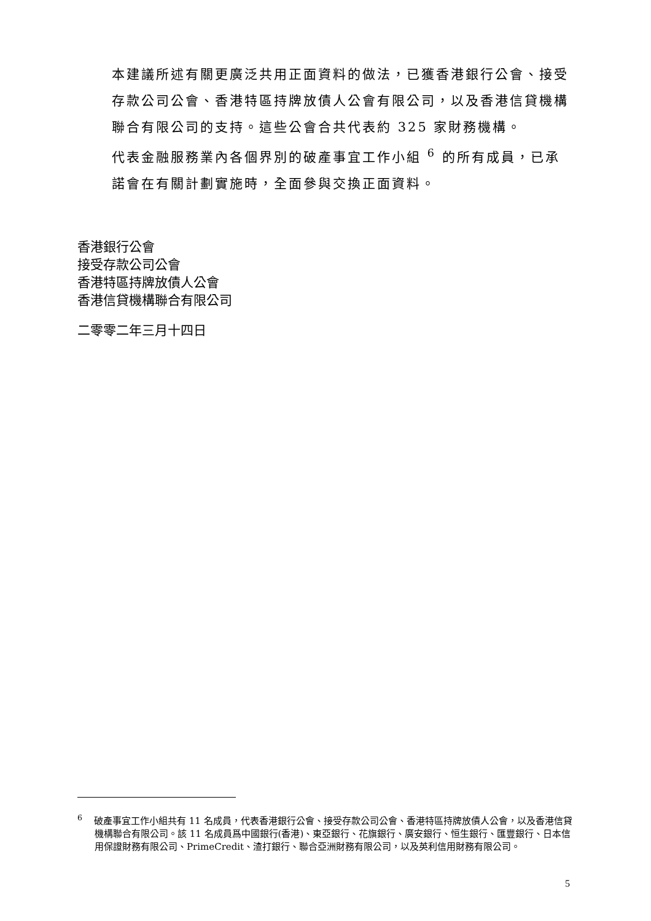本建議所述有關更廣泛共用正面資料的做法，已獲香港銀行公會、接受存款公司公會、香港特區持牌放債人公會有限公司，以及香港信貸機構聯合有限公司的支持。這些公會合共代表約 325 家財務機構。
代表金融服務業內各個界別的破產事宜工作小組 <sup>6</sup> 的所有成員，已承諾會在有關計劃實施時，全面參與交換正面資料。
香港銀行公會
接受存款公司公會
香港特區持牌放債人公會
香港信貸機構聯合有限公司
二零零二年三月十四日
<sup>6</sup> 破產事宜工作小組共有 11 名成員，代表香港銀行公會、接受存款公司公會、香港特區持牌放債人公會，以及香港信貸機構聯合有限公司。該 11 名成員爲中國銀行(香港)、東亞銀行、花旗銀行、廣安銀行、恒生銀行、匯豐銀行、日本信用保證財務有限公司、PrimeCredit、渣打銀行、聯合亞洲財務有限公司，以及英利信用財務有限公司。
5